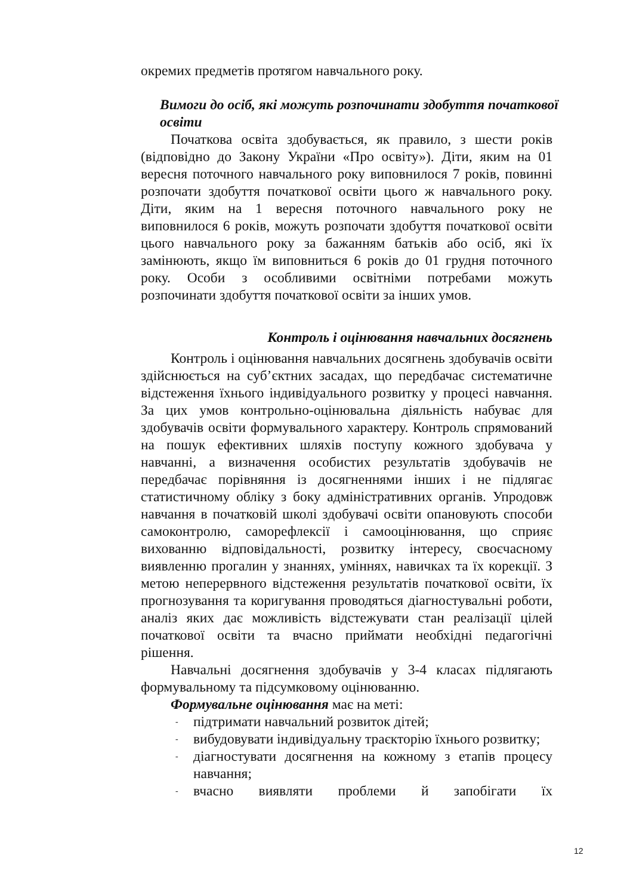окремих предметів протягом навчального року.
Вимоги до осіб, які можуть розпочинати здобуття початкової освіти
Початкова освіта здобувається, як правило, з шести років (відповідно до Закону України «Про освіту»). Діти, яким на 01 вересня поточного навчального року виповнилося 7 років, повинні розпочати здобуття початкової освіти цього ж навчального року. Діти, яким на 1 вересня поточного навчального року не виповнилося 6 років, можуть розпочати здобуття початкової освіти цього навчального року за бажанням батьків або осіб, які їх замінюють, якщо їм виповниться 6 років до 01 грудня поточного року. Особи з особливими освітніми потребами можуть розпочинати здобуття початкової освіти за інших умов.
Контроль і оцінювання навчальних досягнень
Контроль і оцінювання навчальних досягнень здобувачів освіти здійснюється на суб’єктних засадах, що передбачає систематичне відстеження їхнього індивідуального розвитку у процесі навчання. За цих умов контрольно-оцінювальна діяльність набуває для здобувачів освіти формувального характеру. Контроль спрямований на пошук ефективних шляхів поступу кожного здобувача у навчанні, а визначення особистих результатів здобувачів не передбачає порівняння із досягненнями інших і не підлягає статистичному обліку з боку адміністративних органів. Упродовж навчання в початковій школі здобувачі освіти опановують способи самоконтролю, саморефлексії і самооцінювання, що сприяє вихованню відповідальності, розвитку інтересу, своєчасному виявленню прогалин у знаннях, уміннях, навичках та їх корекції. З метою неперервного відстеження результатів початкової освіти, їх прогнозування та коригування проводяться діагностувальні роботи, аналіз яких дає можливість відстежувати стан реалізації цілей початкової освіти та вчасно приймати необхідні педагогічні рішення.
Навчальні досягнення здобувачів у 3-4 класах підлягають формувальному та підсумковому оцінюванню.
Формувальне оцінювання має на меті:
- підтримати навчальний розвиток дітей;
- вибудовувати індивідуальну траєкторію їхнього розвитку;
- діагностувати досягнення на кожному з етапів процесу навчання;
- вчасно виявляти проблеми й запобігати їх
12